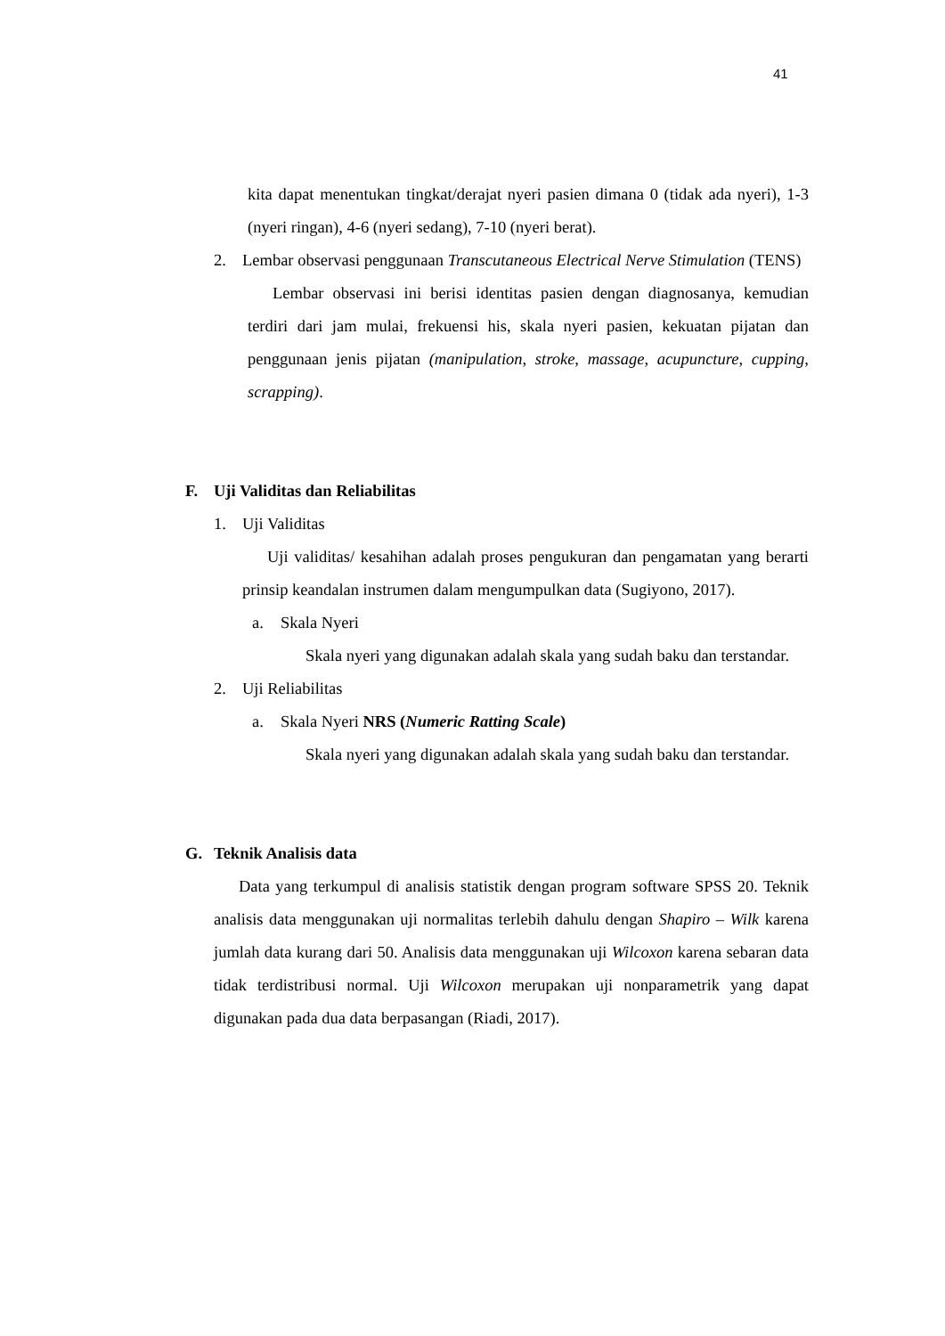41
kita dapat menentukan tingkat/derajat nyeri pasien dimana 0 (tidak ada nyeri), 1-3 (nyeri ringan), 4-6 (nyeri sedang), 7-10 (nyeri berat).
2. Lembar observasi penggunaan Transcutaneous Electrical Nerve Stimulation (TENS)
Lembar observasi ini berisi identitas pasien dengan diagnosanya, kemudian terdiri dari jam mulai, frekuensi his, skala nyeri pasien, kekuatan pijatan dan penggunaan jenis pijatan (manipulation, stroke, massage, acupuncture, cupping, scrapping).
F. Uji Validitas dan Reliabilitas
1. Uji Validitas
Uji validitas/ kesahihan adalah proses pengukuran dan pengamatan yang berarti prinsip keandalan instrumen dalam mengumpulkan data (Sugiyono, 2017).
a. Skala Nyeri
Skala nyeri yang digunakan adalah skala yang sudah baku dan terstandar.
2. Uji Reliabilitas
a. Skala Nyeri NRS (Numeric Ratting Scale)
Skala nyeri yang digunakan adalah skala yang sudah baku dan terstandar.
G. Teknik Analisis data
Data yang terkumpul di analisis statistik dengan program software SPSS 20. Teknik analisis data menggunakan uji normalitas terlebih dahulu dengan Shapiro – Wilk karena jumlah data kurang dari 50. Analisis data menggunakan uji Wilcoxon karena sebaran data tidak terdistribusi normal. Uji Wilcoxon merupakan uji nonparametrik yang dapat digunakan pada dua data berpasangan (Riadi, 2017).